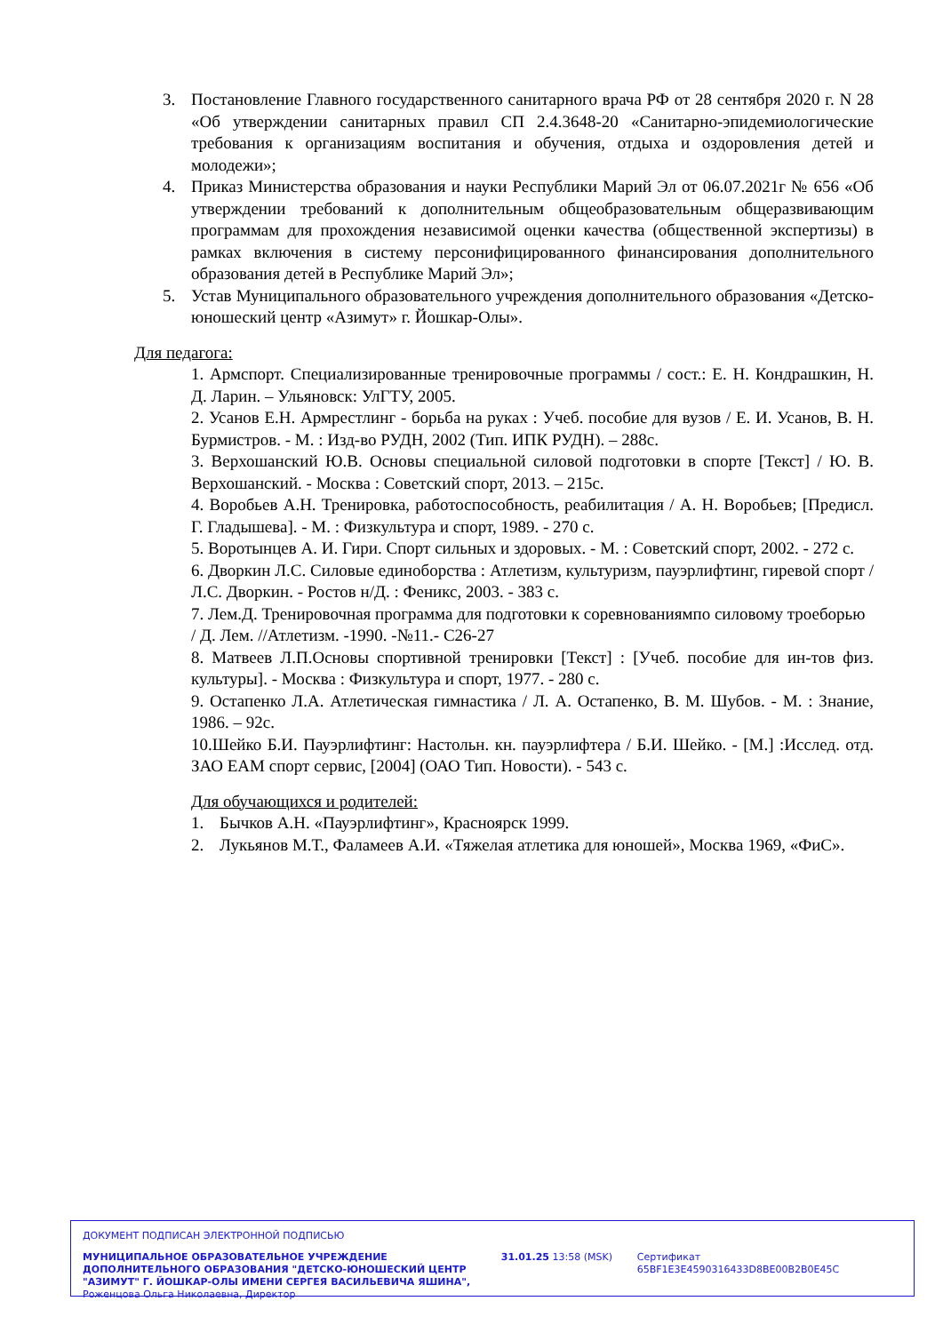3. Постановление Главного государственного санитарного врача РФ от 28 сентября 2020 г. N 28 «Об утверждении санитарных правил СП 2.4.3648-20 «Санитарно-эпидемиологические требования к организациям воспитания и обучения, отдыха и оздоровления детей и молодежи»;
4. Приказ Министерства образования и науки Республики Марий Эл от 06.07.2021г № 656 «Об утверждении требований к дополнительным общеобразовательным общеразвивающим программам для прохождения независимой оценки качества (общественной экспертизы) в рамках включения в систему персонифицированного финансирования дополнительного образования детей в Республике Марий Эл»;
5. Устав Муниципального образовательного учреждения дополнительного образования «Детско-юношеский центр «Азимут» г. Йошкар-Олы».
Для педагога:
1. Армспорт. Специализированные тренировочные программы / сост.: Е. Н. Кондрашкин, Н. Д. Ларин. – Ульяновск: УлГТУ, 2005.
2. Усанов Е.Н. Армрестлинг - борьба на руках : Учеб. пособие для вузов / Е. И. Усанов, В. Н. Бурмистров. - М. : Изд-во РУДН, 2002 (Тип. ИПК РУДН). – 288с.
3. Верхошанский Ю.В. Основы специальной силовой подготовки в спорте [Текст] / Ю. В. Верхошанский. - Москва : Советский спорт, 2013. – 215с.
4. Воробьев А.Н. Тренировка, работоспособность, реабилитация / А. Н. Воробьев; [Предисл. Г. Гладышева]. - М. : Физкультура и спорт, 1989. - 270 с.
5. Воротынцев А. И. Гири. Спорт сильных и здоровых. - М. : Советский спорт, 2002. - 272 с.
6. Дворкин Л.С. Силовые единоборства : Атлетизм, культуризм, пауэрлифтинг, гиревой спорт / Л.С. Дворкин. - Ростов н/Д. : Феникс, 2003. - 383 с.
7. Лем.Д. Тренировочная программа для подготовки к соревнованиямпо силовому троеборью / Д. Лем. //Атлетизм. -1990. -№11.- С26-27
8. Матвеев Л.П.Основы спортивной тренировки [Текст] : [Учеб. пособие для ин-тов физ. культуры]. - Москва : Физкультура и спорт, 1977. - 280 с.
9. Остапенко Л.А. Атлетическая гимнастика / Л. А. Остапенко, В. М. Шубов. - М. : Знание, 1986. – 92с.
10.Шейко Б.И. Пауэрлифтинг: Настольн. кн. пауэрлифтера / Б.И. Шейко. - [М.] :Исслед. отд. ЗАО ЕАМ спорт сервис, [2004] (ОАО Тип. Новости). - 543 с.
Для обучающихся и родителей:
1. Бычков А.Н. «Пауэрлифтинг», Красноярск 1999.
2. Лукьянов М.Т., Фаламеев А.И. «Тяжелая атлетика для юношей», Москва 1969, «ФиС».
ДОКУМЕНТ ПОДПИСАН ЭЛЕКТРОННОЙ ПОДПИСЬЮ
МУНИЦИПАЛЬНОЕ ОБРАЗОВАТЕЛЬНОЕ УЧРЕЖДЕНИЕ ДОПОЛНИТЕЛЬНОГО ОБРАЗОВАНИЯ "ДЕТСКО-ЮНОШЕСКИЙ ЦЕНТР "АЗИМУТ" Г. ЙОШКАР-ОЛЫ ИМЕНИ СЕРГЕЯ ВАСИЛЬЕВИЧА ЯШИНА",
Роженцова Ольга Николаевна, Директор
31.01.25 13:58 (MSK) Сертификат 65BF1E3E4590316433D8BE00B2B0E45C